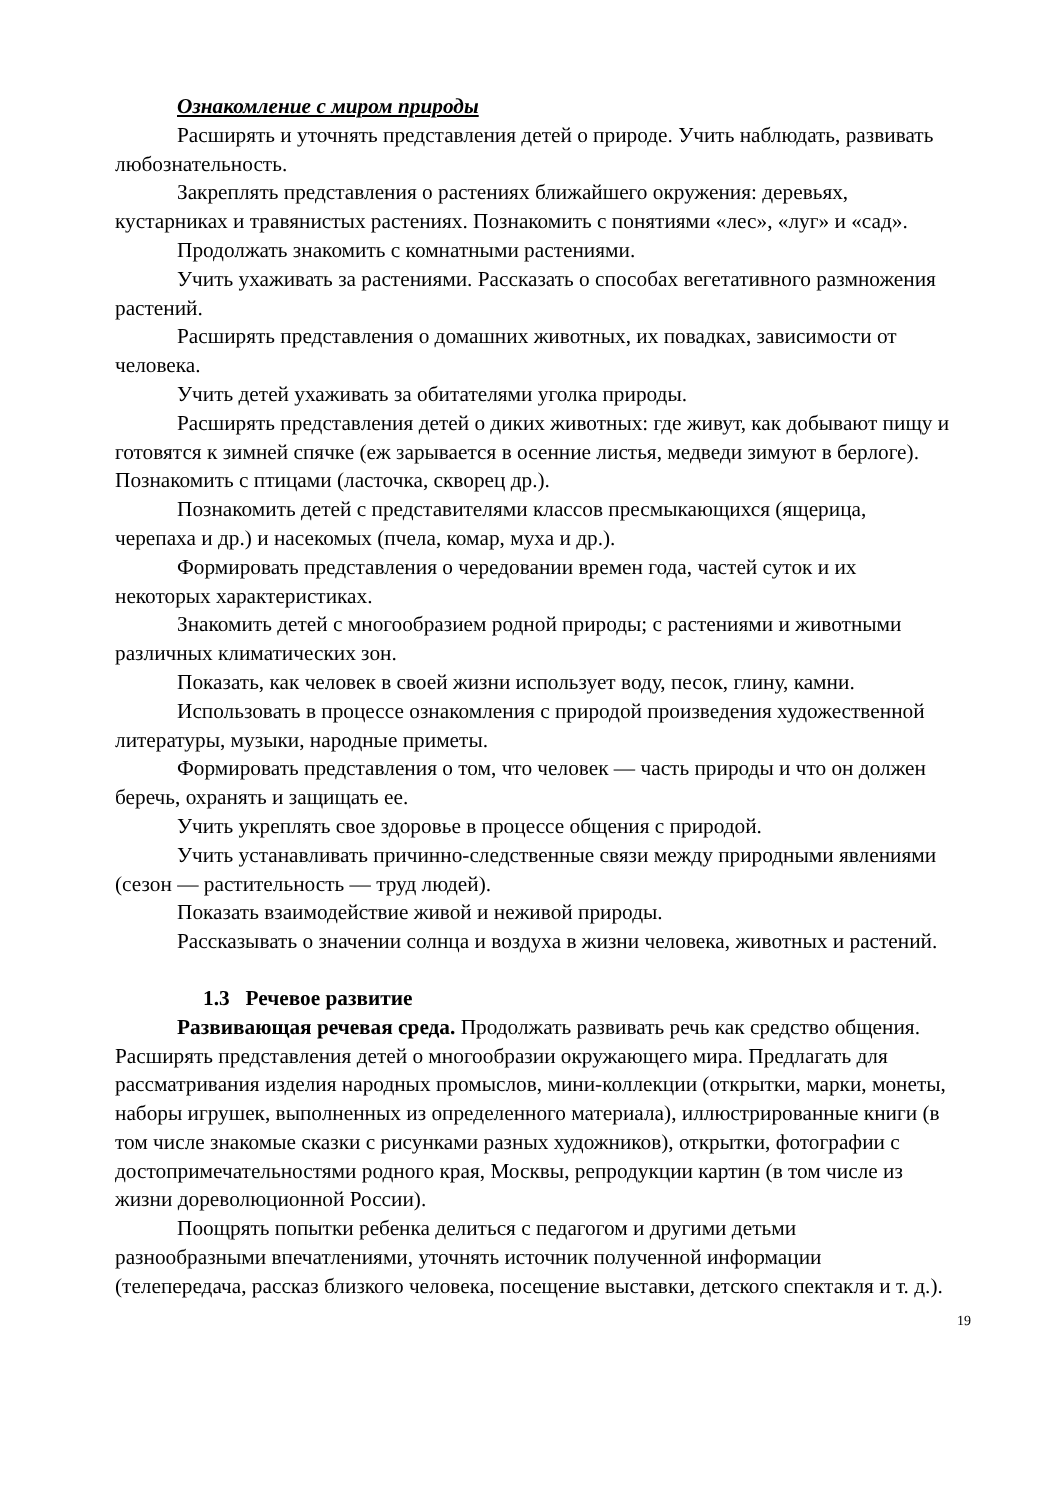Ознакомление с миром природы
Расширять и уточнять представления детей о природе. Учить наблюдать, развивать любознательность.
Закреплять представления о растениях ближайшего окружения: деревьях, кустарниках и травянистых растениях. Познакомить с понятиями «лес», «луг» и «сад».
Продолжать знакомить с комнатными растениями.
Учить ухаживать за растениями. Рассказать о способах вегетативного размножения растений.
Расширять представления о домашних животных, их повадках, зависимости от человека.
Учить детей ухаживать за обитателями уголка природы.
Расширять представления детей о диких животных: где живут, как добывают пищу и готовятся к зимней спячке (еж зарывается в осенние листья, медведи зимуют в берлоге). Познакомить с птицами (ласточка, скворец др.).
Познакомить детей с представителями классов пресмыкающихся (ящерица, черепаха и др.) и насекомых (пчела, комар, муха и др.).
Формировать представления о чередовании времен года, частей суток и их некоторых характеристиках.
Знакомить детей с многообразием родной природы; с растениями и животными различных климатических зон.
Показать, как человек в своей жизни использует воду, песок, глину, камни.
Использовать в процессе ознакомления с природой произведения художественной литературы, музыки, народные приметы.
Формировать представления о том, что человек — часть природы и что он должен беречь, охранять и защищать ее.
Учить укреплять свое здоровье в процессе общения с природой.
Учить устанавливать причинно-следственные связи между природными явлениями (сезон — растительность — труд людей).
Показать взаимодействие живой и неживой природы.
Рассказывать о значении солнца и воздуха в жизни человека, животных и растений.
1.3 Речевое развитие
Развивающая речевая среда. Продолжать развивать речь как средство общения. Расширять представления детей о многообразии окружающего мира. Предлагать для рассматривания изделия народных промыслов, мини-коллекции (открытки, марки, монеты, наборы игрушек, выполненных из определенного материала), иллюстрированные книги (в том числе знакомые сказки с рисунками разных художников), открытки, фотографии с достопримечательностями родного края, Москвы, репродукции картин (в том числе из жизни дореволюционной России).
Поощрять попытки ребенка делиться с педагогом и другими детьми разнообразными впечатлениями, уточнять источник полученной информации (телепередача, рассказ близкого человека, посещение выставки, детского спектакля и т. д.).
19